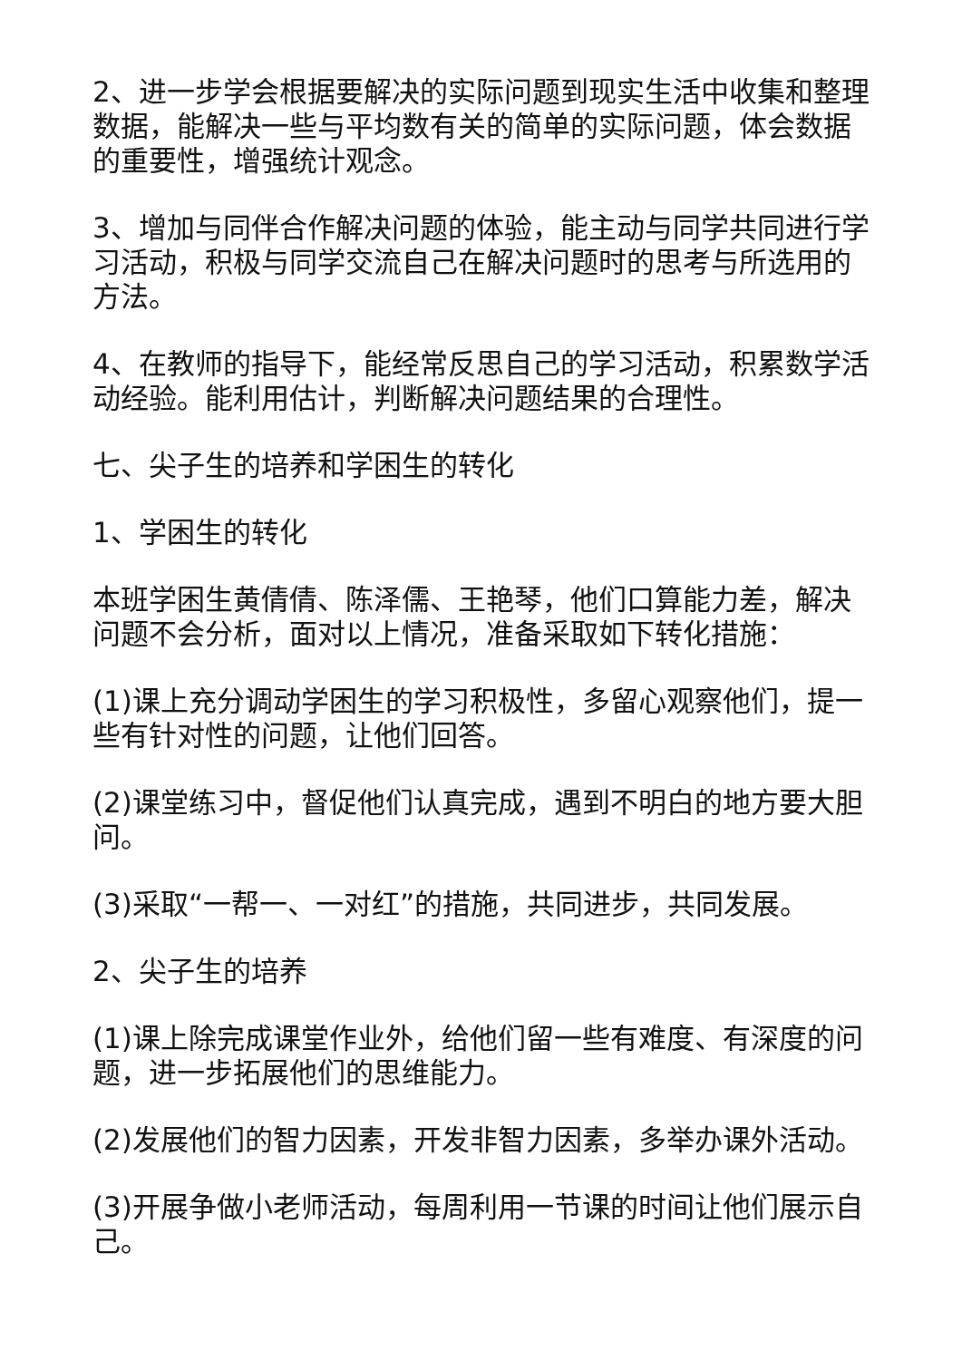2、进一步学会根据要解决的实际问题到现实生活中收集和整理数据，能解决一些与平均数有关的简单的实际问题，体会数据的重要性，增强统计观念。
3、增加与同伴合作解决问题的体验，能主动与同学共同进行学习活动，积极与同学交流自己在解决问题时的思考与所选用的方法。
4、在教师的指导下，能经常反思自己的学习活动，积累数学活动经验。能利用估计，判断解决问题结果的合理性。
七、尖子生的培养和学困生的转化
1、学困生的转化
本班学困生黄倩倩、陈泽儒、王艳琴，他们口算能力差，解决问题不会分析，面对以上情况，准备采取如下转化措施：
(1)课上充分调动学困生的学习积极性，多留心观察他们，提一些有针对性的问题，让他们回答。
(2)课堂练习中，督促他们认真完成，遇到不明白的地方要大胆问。
(3)采取“一帮一、一对红”的措施，共同进步，共同发展。
2、尖子生的培养
(1)课上除完成课堂作业外，给他们留一些有难度、有深度的问题，进一步拓展他们的思维能力。
(2)发展他们的智力因素，开发非智力因素，多举办课外活动。
(3)开展争做小老师活动，每周利用一节课的时间让他们展示自己。